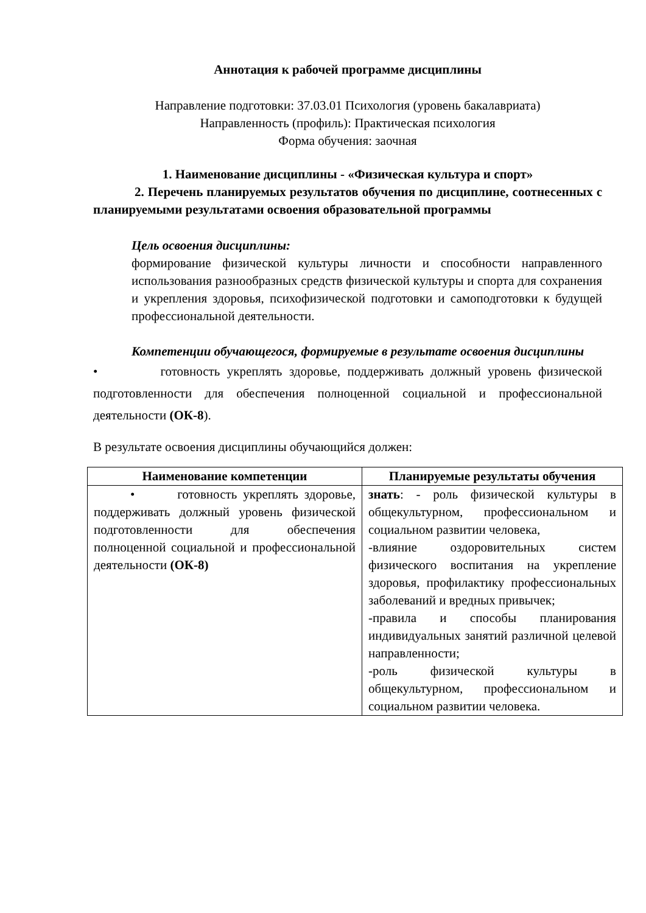Аннотация к рабочей программе дисциплины
Направление подготовки: 37.03.01 Психология (уровень бакалавриата)
Направленность (профиль): Практическая психология
Форма обучения: заочная
1. Наименование дисциплины - «Физическая культура и спорт»
2. Перечень планируемых результатов обучения по дисциплине, соотнесенных с планируемыми результатами освоения образовательной программы
Цель освоения дисциплины:
формирование физической культуры личности и способности направленного использования разнообразных средств физической культуры и спорта для сохранения и укрепления здоровья, психофизической подготовки и самоподготовки к будущей профессиональной деятельности.
Компетенции обучающегося, формируемые в результате освоения дисциплины
• готовность укреплять здоровье, поддерживать должный уровень физической подготовленности для обеспечения полноценной социальной и профессиональной деятельности (ОК-8).
В результате освоения дисциплины обучающийся должен:
| Наименование компетенции | Планируемые результаты обучения |
| --- | --- |
| • готовность укреплять здоровье, поддерживать должный уровень физической подготовленности для обеспечения полноценной социальной и профессиональной деятельности (ОК-8) | знать : - роль физической культуры в общекультурном, профессиональном и социальном развитии человека, -влияние оздоровительных систем физического воспитания на укрепление здоровья, профилактику профессиональных заболеваний и вредных привычек; -правила и способы планирования индивидуальных занятий различной целевой направленности; -роль физической культуры в общекультурном, профессиональном и социальном развитии человека. |